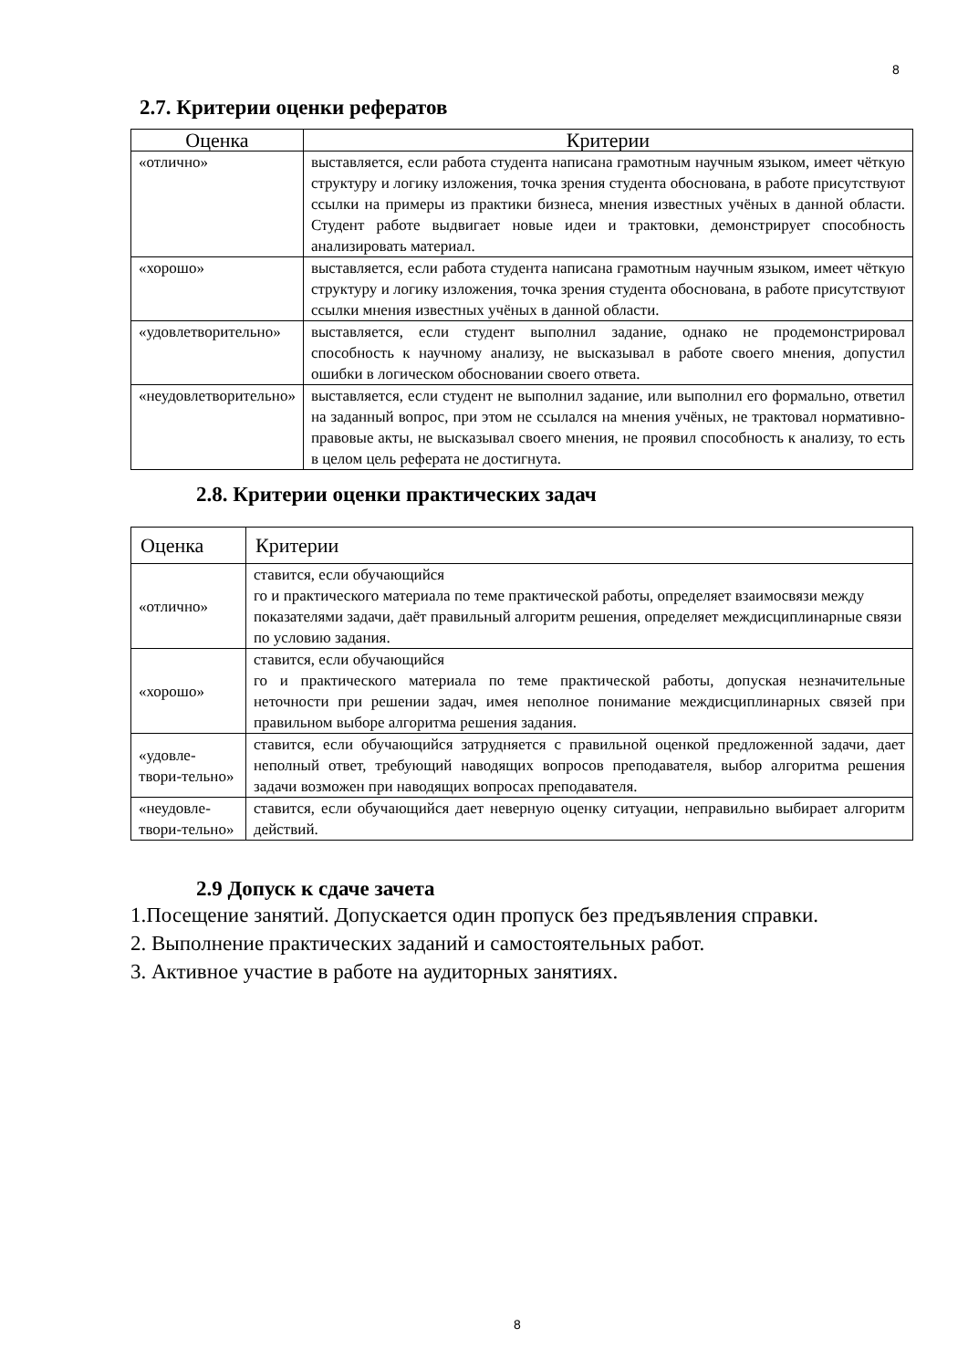8
2.7. Критерии оценки рефератов
| Оценка | Критерии |
| --- | --- |
| «отлично» | выставляется, если работа студента написана грамотным научным языком, имеет чёткую структуру и логику изложения, точка зрения студента обоснована, в работе присутствуют ссылки на примеры из практики бизнеса, мнения известных учёных в данной области. Студент работе выдвигает новые идеи и трактовки, демонстрирует способность анализировать материал. |
| «хорошо» | выставляется, если работа студента написана грамотным научным языком, имеет чёткую структуру и логику изложения, точка зрения студента обоснована, в работе присутствуют ссылки мнения известных учёных в данной области. |
| «удовлетворительно» | выставляется, если студент выполнил задание, однако не продемонстрировал способность к научному анализу, не высказывал в работе своего мнения, допустил ошибки в логическом обосновании своего ответа. |
| «неудовлетворительно» | выставляется, если студент не выполнил задание, или выполнил его формально, ответил на заданный вопрос, при этом не ссылался на мнения учёных, не трактовал нормативно-правовые акты, не высказывал своего мнения, не проявил способность к анализу, то есть в целом цель реферата не достигнута. |
2.8. Критерии оценки практических задач
| Оценка | Критерии |
| --- | --- |
| «отлично» | ставится, если обучающийся го и практического материала по теме практической работы, определяет взаимосвязи между показателями задачи, даёт правильный алгоритм решения, определяет междисциплинарные связи по условию задания. |
| «хорошо» | ставится, если обучающийся го и практического материала по теме практической работы, допуская незначительные неточности при решении задач, имея неполное понимание междисциплинарных связей при правильном выборе алгоритма решения задания. |
| «удовле-твори-тельно» | ставится, если обучающийся затрудняется с правильной оценкой предложенной задачи, дает неполный ответ, требующий наводящих вопросов преподавателя, выбор алгоритма решения задачи возможен при наводящих вопросах преподавателя. |
| «неудовле-твори-тельно» | ставится, если обучающийся дает неверную оценку ситуации, неправильно выбирает алгоритм действий. |
2.9 Допуск к сдаче зачета
1.Посещение занятий. Допускается один пропуск без предъявления справки.
2. Выполнение практических заданий и самостоятельных работ.
3. Активное участие в работе на аудиторных занятиях.
8